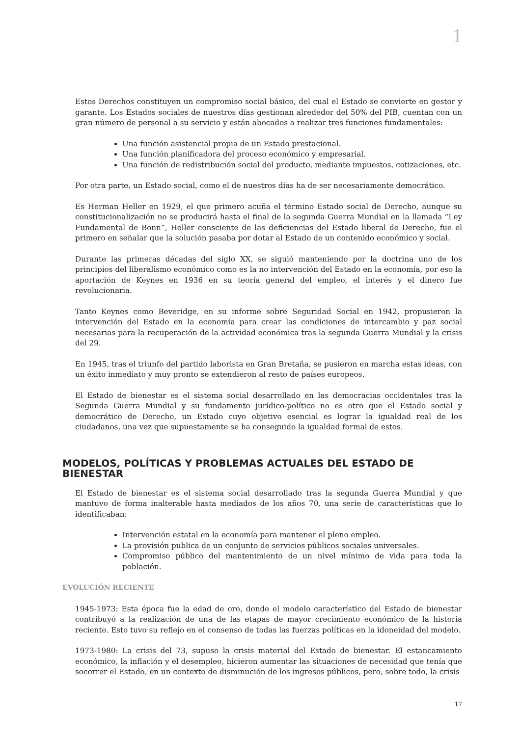1
Estos Derechos constituyen un compromiso social básico, del cual el Estado se convierte en gestor y garante. Los Estados sociales de nuestros días gestionan alrededor del 50% del PIB, cuentan con un gran número de personal a su servicio y están abocados a realizar tres funciones fundamentales:
Una función asistencial propia de un Estado prestacional.
Una función planificadora del proceso económico y empresarial.
Una función de redistribución social del producto, mediante impuestos, cotizaciones, etc.
Por otra parte, un Estado social, como el de nuestros días ha de ser necesariamente democrático.
Es Herman Heller en 1929, el que primero acuña el término Estado social de Derecho, aunque su constitucionalización no se producirá hasta el final de la segunda Guerra Mundial en la llamada “Ley Fundamental de Bonn”, Heller consciente de las deficiencias del Estado liberal de Derecho, fue el primero en señalar que la solución pasaba por dotar al Estado de un contenido económico y social.
Durante las primeras décadas del siglo XX, se siguió manteniendo por la doctrina uno de los principios del liberalismo económico como es la no intervención del Estado en la economía, por eso la aportación de Keynes en 1936 en su teoría general del empleo, el interés y el dinero fue revolucionaria.
Tanto Keynes como Beveridge, en su informe sobre Seguridad Social en 1942, propusieron la intervención del Estado en la economía para crear las condiciones de intercambio y paz social necesarias para la recuperación de la actividad económica tras la segunda Guerra Mundial y la crisis del 29.
En 1945, tras el triunfo del partido laborista en Gran Bretaña, se pusieron en marcha estas ideas, con un éxito inmediato y muy pronto se extendieron al resto de países europeos.
El Estado de bienestar es el sistema social desarrollado en las democracias occidentales tras la Segunda Guerra Mundial y su fundamento jurídico-político no es otro que el Estado social y democrático de Derecho, un Estado cuyo objetivo esencial es lograr la igualdad real de los ciudadanos, una vez que supuestamente se ha conseguido la igualdad formal de estos.
MODELOS, POLÍTICAS Y PROBLEMAS ACTUALES DEL ESTADO DE BIENESTAR
El Estado de bienestar es el sistema social desarrollado tras la segunda Guerra Mundial y que mantuvo de forma inalterable hasta mediados de los años 70, una serie de características que lo identificaban:
Intervención estatal en la economía para mantener el pleno empleo.
La provisión publica de un conjunto de servicios públicos sociales universales.
Compromiso público del mantenimiento de un nivel mínimo de vida para toda la población.
EVOLUCIÓN RECIENTE
1945-1973: Esta época fue la edad de oro, donde el modelo característico del Estado de bienestar contribuyó a la realización de una de las etapas de mayor crecimiento económico de la historia reciente. Esto tuvo su reflejo en el consenso de todas las fuerzas políticas en la idoneidad del modelo.
1973-1980: La crisis del 73, supuso la crisis material del Estado de bienestar. El estancamiento económico, la inflación y el desempleo, hicieron aumentar las situaciones de necesidad que tenía que socorrer el Estado, en un contexto de disminución de los ingresos públicos, pero, sobre todo, la crisis
17